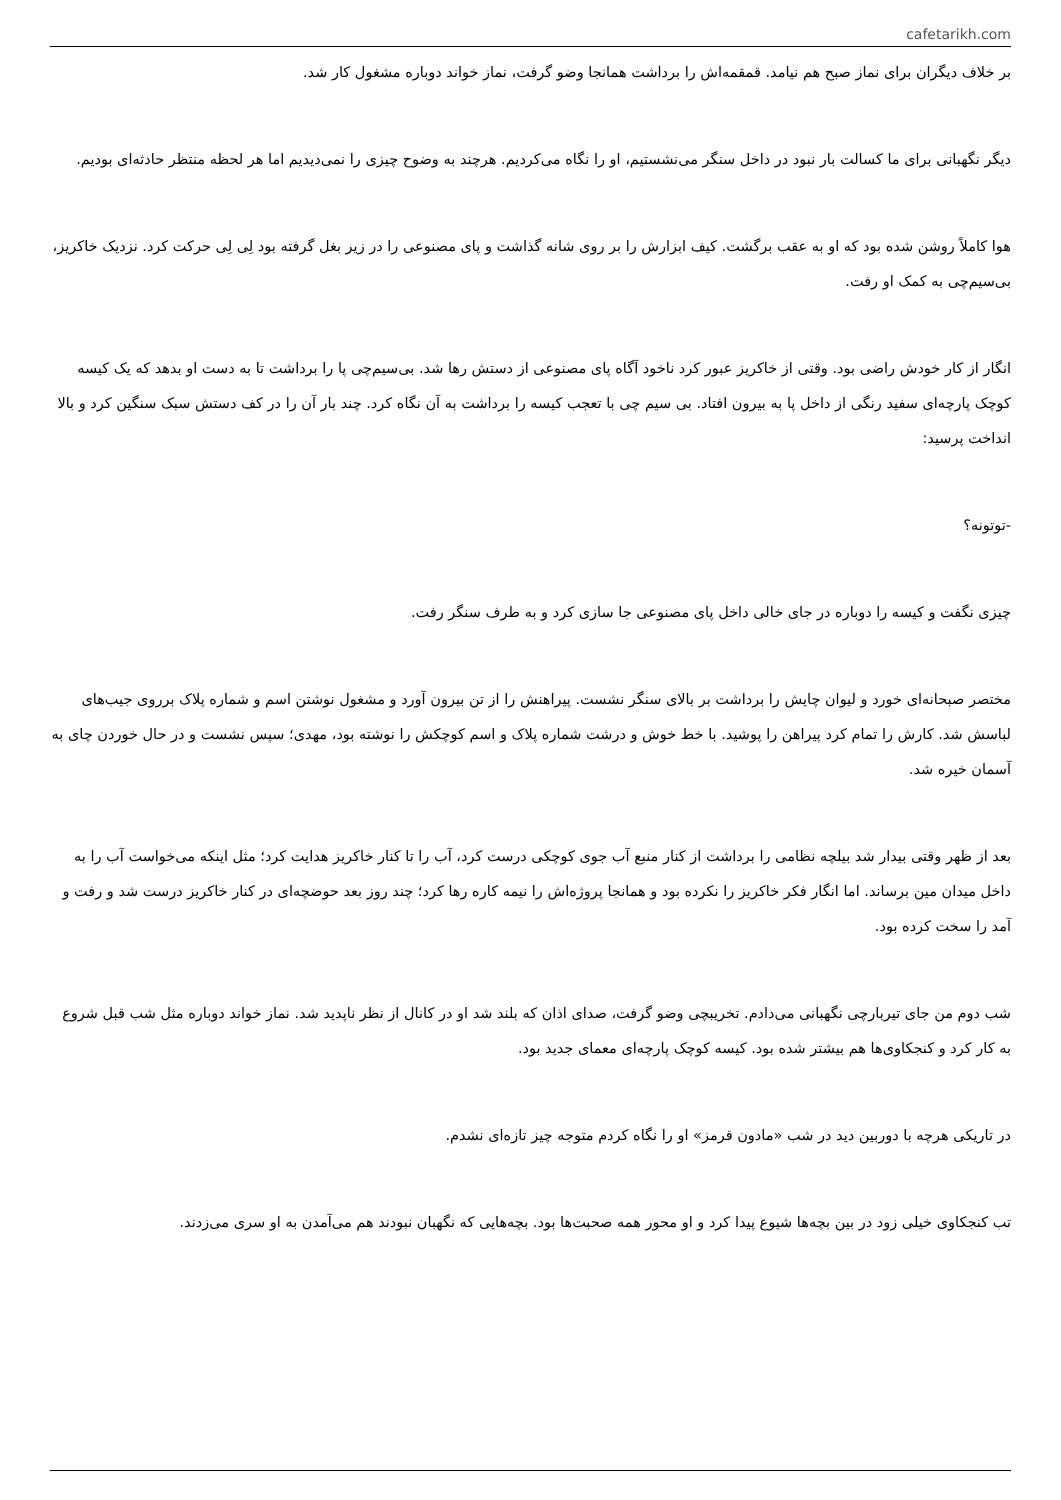cafetarikh.com
بر خلاف دیگران برای نماز صبح هم نیامد. قمقمه‌اش را برداشت همانجا وضو گرفت، نماز خواند دوباره مشغول کار شد.
دیگر نگهبانی برای ما کسالت بار نبود در داخل سنگر می‌نشستیم، او را نگاه می‌کردیم. هرچند به وضوح چیزی را نمی‌دیدیم اما هر لحظه منتظر حادثه‌ای بودیم.
هوا کاملاً روشن شده بود که او به عقب برگشت. کیف ابزارش را بر روی شانه گذاشت و پای مصنوعی را در زیر بغل گرفته بود لِی لِی حرکت کرد. نزدیک خاکریز، بی‌سیم‌چی به کمک او رفت.
انگار از کار خودش راضی بود. وقتی از خاکریز عبور کرد ناخود آگاه پای مصنوعی از دستش رها شد. بی‌سیم‌چی پا را برداشت تا به دست او بدهد که یک کیسه کوچک پارچه‌ای سفید رنگی از داخل پا به بیرون افتاد. بی سیم چی با تعجب کیسه را برداشت به آن نگاه کرد. چند بار آن را در کف دستش سبک سنگین کرد و بالا انداخت پرسید:
-توتونه؟
چیزی نگفت و کیسه را دوباره در جای خالی داخل پای مصنوعی جا سازی کرد و به طرف سنگر رفت.
مختصر صبحانه‌ای خورد و لیوان چایش را برداشت بر بالای سنگر نشست. پیراهنش را از تن بیرون آورد و مشغول نوشتن اسم و شماره پلاک برروی جیب‌های لباسش شد. کارش را تمام کرد پیراهن را پوشید. با خط خوش و درشت شماره پلاک و اسم کوچکش را نوشته بود، مهدی؛ سپس نشست و در حال خوردن چای به آسمان خیره شد.
بعد از ظهر وقتی بیدار شد بیلچه نظامی را برداشت از کنار منبع آب جوی کوچکی درست کرد، آب را تا کنار خاکریز هدایت کرد؛ مثل اینکه می‌خواست آب را به داخل میدان مین برساند. اما انگار فکر خاکریز را نکرده بود و همانجا پروژه‌اش را نیمه کاره رها کرد؛ چند روز بعد حوضچه‌ای در کنار خاکریز درست شد و رفت و آمد را سخت کرده بود.
شب دوم من جای تیربارچی نگهبانی می‌دادم. تخریبچی وضو گرفت، صدای اذان که بلند شد او در کانال از نظر ناپدید شد. نماز خواند دوباره مثل شب قبل شروع به کار کرد و کنجکاوی‌ها هم بیشتر شده بود. کیسه کوچک پارچه‌ای معمای جدید بود.
در تاریکی هرچه با دوربین دید در شب «مادون قرمز» او را نگاه کردم متوجه چیز تازه‌ای نشدم.
تب کنجکاوی خیلی زود در بین بچه‌ها شیوع پیدا کرد و او محور همه صحبت‌ها بود. بچه‌هایی که نگهبان نبودند هم می‌آمدن به او سری می‌زدند.